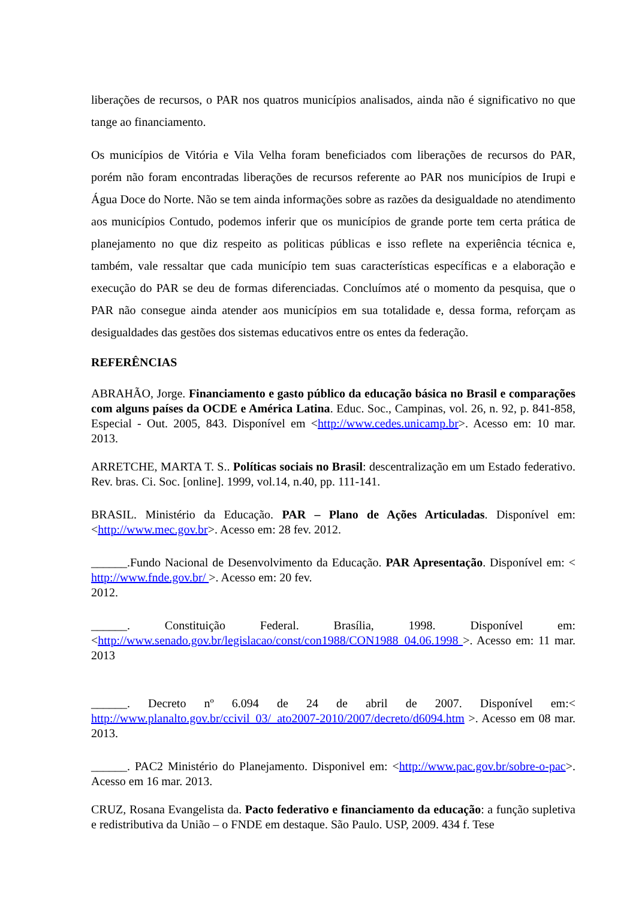liberações de recursos, o PAR nos quatros municípios analisados, ainda não é significativo no que tange ao financiamento.
Os municípios de Vitória e Vila Velha foram beneficiados com liberações de recursos do PAR, porém não foram encontradas liberações de recursos referente ao PAR nos municípios de Irupi e Água Doce do Norte. Não se tem ainda informações sobre as razões da desigualdade no atendimento aos municípios Contudo, podemos inferir que os municípios de grande porte tem certa prática de planejamento no que diz respeito as politicas públicas e isso reflete na experiência técnica e, também, vale ressaltar que cada município tem suas características específicas e a elaboração e execução do PAR se deu de formas diferenciadas. Concluímos até o momento da pesquisa, que o PAR não consegue ainda atender aos municípios em sua totalidade e, dessa forma, reforçam as desigualdades das gestões dos sistemas educativos entre os entes da federação.
REFERÊNCIAS
ABRAHÃO, Jorge. Financiamento e gasto público da educação básica no Brasil e comparações com alguns países da OCDE e América Latina. Educ. Soc., Campinas, vol. 26, n. 92, p. 841-858, Especial - Out. 2005, 843. Disponível em <http://www.cedes.unicamp.br>. Acesso em: 10 mar. 2013.
ARRETCHE, MARTA T. S.. Políticas sociais no Brasil: descentralização em um Estado federativo. Rev. bras. Ci. Soc. [online]. 1999, vol.14, n.40, pp. 111-141.
BRASIL. Ministério da Educação. PAR – Plano de Ações Articuladas. Disponível em: <http://www.mec.gov.br>. Acesso em: 28 fev. 2012.
______.Fundo Nacional de Desenvolvimento da Educação. PAR Apresentação. Disponível em: < http://www.fnde.gov.br/ >. Acesso em: 20 fev.
2012.
______. Constituição Federal. Brasília, 1998. Disponível em: <http://www.senado.gov.br/legislacao/const/con1988/CON1988_04.06.1998 >. Acesso em: 11 mar. 2013
______. Decreto nº 6.094 de 24 de abril de 2007. Disponível em:< http://www.planalto.gov.br/ccivil_03/_ato2007-2010/2007/decreto/d6094.htm >. Acesso em 08 mar. 2013.
______. PAC2 Ministério do Planejamento. Disponivel em: <http://www.pac.gov.br/sobre-o-pac>. Acesso em 16 mar. 2013.
CRUZ, Rosana Evangelista da. Pacto federativo e financiamento da educação: a função supletiva e redistributiva da União – o FNDE em destaque. São Paulo. USP, 2009. 434 f. Tese